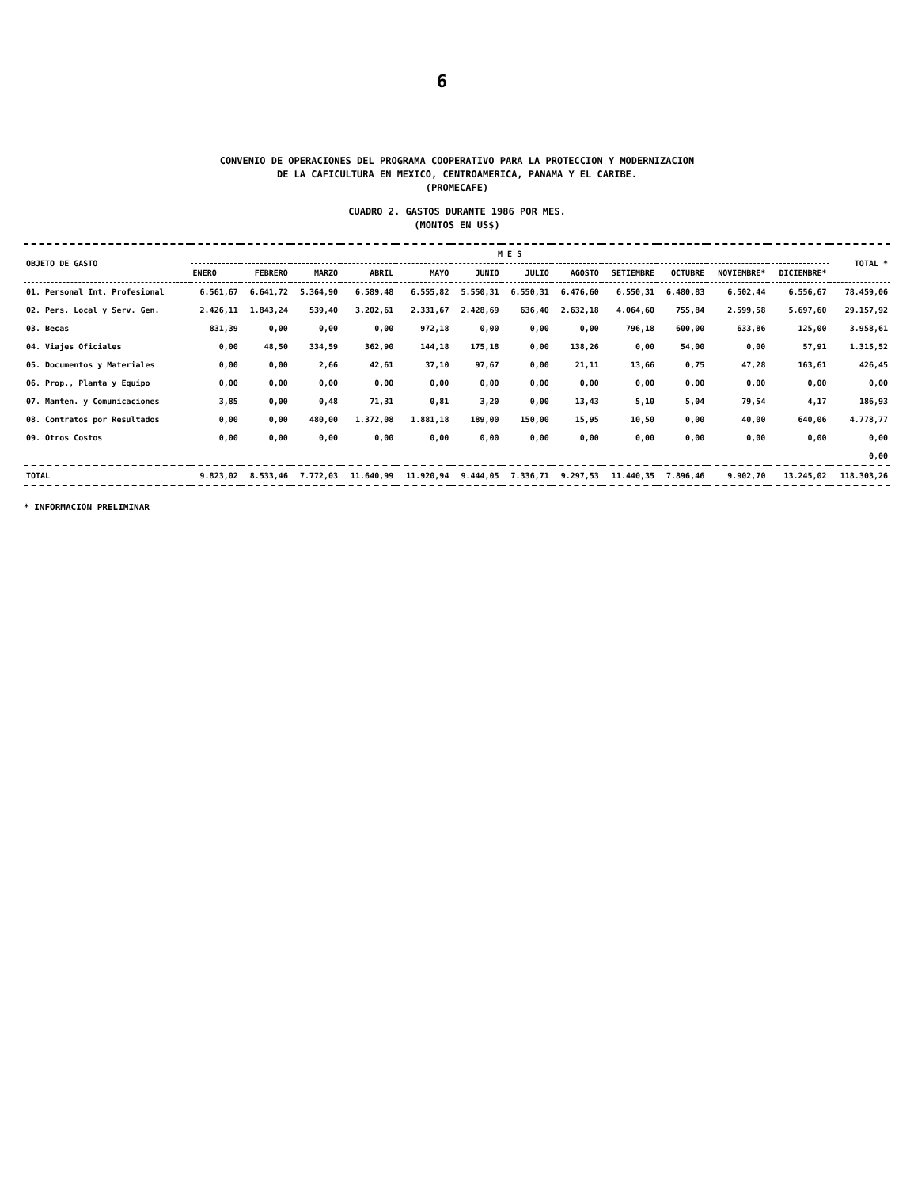6
CONVENIO DE OPERACIONES DEL PROGRAMA COOPERATIVO PARA LA PROTECCION Y MODERNIZACION
DE LA CAFICULTURA EN MEXICO, CENTROAMERICA, PANAMA Y EL CARIBE.
(PROMECAFE)
CUADRO 2. GASTOS DURANTE 1986 POR MES.
(MONTOS EN US$)
| OBJETO DE GASTO | M E S | | | | | | | | | | | | TOTAL * |
| --- | --- | --- | --- | --- | --- | --- | --- | --- | --- | --- | --- | --- | --- |
| | ENERO | FEBRERO | MARZO | ABRIL | MAYO | JUNIO | JULIO | AGOSTO | SETIEMBRE | OCTUBRE | NOVIEMBRE* | DICIEMBRE* | |
| 01. Personal Int. Profesional | 6.561,67 | 6.641,72 | 5.364,90 | 6.589,48 | 6.555,82 | 5.550,31 | 6.550,31 | 6.476,60 | 6.550,31 | 6.480,83 | 6.502,44 | 6.556,67 | 78.459,06 |
| 02. Pers. Local y Serv. Gen. | 2.426,11 | 1.843,24 | 539,40 | 3.202,61 | 2.331,67 | 2.428,69 | 636,40 | 2.632,18 | 4.064,60 | 755,84 | 2.599,58 | 5.697,60 | 29.157,92 |
| 03. Becas | 831,39 | 0,00 | 0,00 | 0,00 | 972,18 | 0,00 | 0,00 | 0,00 | 796,18 | 600,00 | 633,86 | 125,00 | 3.958,61 |
| 04. Viajes Oficiales | 0,00 | 48,50 | 334,59 | 362,90 | 144,18 | 175,18 | 0,00 | 138,26 | 0,00 | 54,00 | 0,00 | 57,91 | 1.315,52 |
| 05. Documentos y Materiales | 0,00 | 0,00 | 2,66 | 42,61 | 37,10 | 97,67 | 0,00 | 21,11 | 13,66 | 0,75 | 47,28 | 163,61 | 426,45 |
| 06. Prop., Planta y Equipo | 0,00 | 0,00 | 0,00 | 0,00 | 0,00 | 0,00 | 0,00 | 0,00 | 0,00 | 0,00 | 0,00 | 0,00 | 0,00 |
| 07. Manten. y Comunicaciones | 3,85 | 0,00 | 0,48 | 71,31 | 0,81 | 3,20 | 0,00 | 13,43 | 5,10 | 5,04 | 79,54 | 4,17 | 186,93 |
| 08. Contratos por Resultados | 0,00 | 0,00 | 480,00 | 1.372,08 | 1.881,18 | 189,00 | 150,00 | 15,95 | 10,50 | 0,00 | 40,00 | 640,06 | 4.778,77 |
| 09. Otros Costos | 0,00 | 0,00 | 0,00 | 0,00 | 0,00 | 0,00 | 0,00 | 0,00 | 0,00 | 0,00 | 0,00 | 0,00 | 0,00 |
| | | | | | | | | | | | | | 0,00 |
| TOTAL | 9.823,02 | 8.533,46 | 7.772,03 | 11.640,99 | 11.920,94 | 9.444,05 | 7.336,71 | 9.297,53 | 11.440,35 | 7.896,46 | 9.902,70 | 13.245,02 | 118.303,26 |
* INFORMACION PRELIMINAR